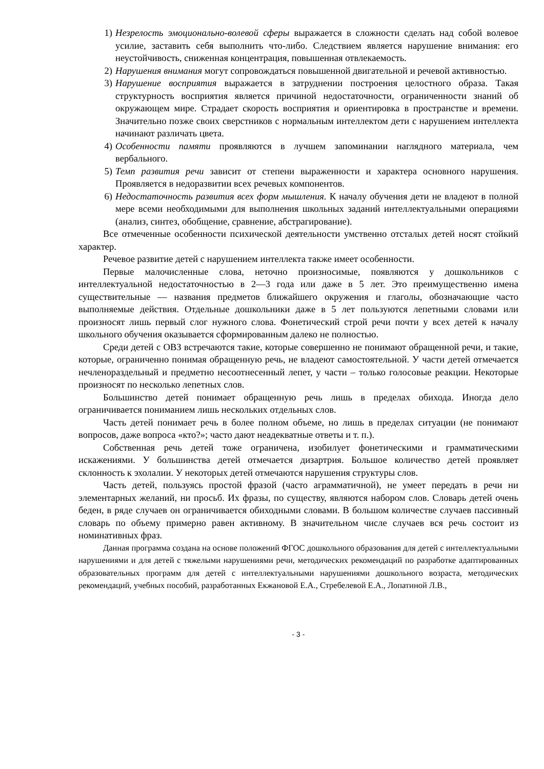1) Незрелость эмоционально-волевой сферы выражается в сложности сделать над собой волевое усилие, заставить себя выполнить что-либо. Следствием является нарушение внимания: его неустойчивость, сниженная концентрация, повышенная отвлекаемость.
2) Нарушения внимания могут сопровождаться повышенной двигательной и речевой активностью.
3) Нарушение восприятия выражается в затруднении построения целостного образа. Такая структурность восприятия является причиной недостаточности, ограниченности знаний об окружающем мире. Страдает скорость восприятия и ориентировка в пространстве и времени. Значительно позже своих сверстников с нормальным интеллектом дети с нарушением интеллекта начинают различать цвета.
4) Особенности памяти проявляются в лучшем запоминании наглядного материала, чем вербального.
5) Темп развития речи зависит от степени выраженности и характера основного нарушения. Проявляется в недоразвитии всех речевых компонентов.
6) Недостаточность развития всех форм мышления. К началу обучения дети не владеют в полной мере всеми необходимыми для выполнения школьных заданий интеллектуальными операциями (анализ, синтез, обобщение, сравнение, абстрагирование).
Все отмеченные особенности психической деятельности умственно отсталых детей носят стойкий характер.
Речевое развитие детей с нарушением интеллекта также имеет особенности.
Первые малочисленные слова, неточно произносимые, появляются у дошкольников с интеллектуальной недостаточностью в 2—3 года или даже в 5 лет. Это преимущественно имена существительные — названия предметов ближайшего окружения и глаголы, обозначающие часто выполняемые действия. Отдельные дошкольники даже в 5 лет пользуются лепетными словами или произносят лишь первый слог нужного слова. Фонетический строй речи почти у всех детей к началу школьного обучения оказывается сформированным далеко не полностью.
Среди детей с ОВЗ встречаются такие, которые совершенно не понимают обращенной речи, и такие, которые, ограниченно понимая обращенную речь, не владеют самостоятельной. У части детей отмечается нечленораздельный и предметно несоотнесенный лепет, у части – только голосовые реакции. Некоторые произносят по несколько лепетных слов.
Большинство детей понимает обращенную речь лишь в пределах обихода. Иногда дело ограничивается пониманием лишь нескольких отдельных слов.
Часть детей понимает речь в более полном объеме, но лишь в пределах ситуации (не понимают вопросов, даже вопроса «кто?»; часто дают неадекватные ответы и т. п.).
Собственная речь детей тоже ограничена, изобилует фонетическими и грамматическими искажениями. У большинства детей отмечается дизартрия. Большое количество детей проявляет склонность к эхолалии. У некоторых детей отмечаются нарушения структуры слов.
Часть детей, пользуясь простой фразой (часто аграмматичной), не умеет передать в речи ни элементарных желаний, ни просьб. Их фразы, по существу, являются набором слов. Словарь детей очень беден, в ряде случаев он ограничивается обиходными словами. В большом количестве случаев пассивный словарь по объему примерно равен активному. В значительном числе случаев вся речь состоит из номинативных фраз.
Данная программа создана на основе положений ФГОС дошкольного образования для детей с интеллектуальными нарушениями и для детей с тяжелыми нарушениями речи, методических рекомендаций по разработке адаптированных образовательных программ для детей с интеллектуальными нарушениями дошкольного возраста, методических рекомендаций, учебных пособий, разработанных Екжановой Е.А., Стребелевой Е.А., Лопатиной Л.В.,
- 3 -